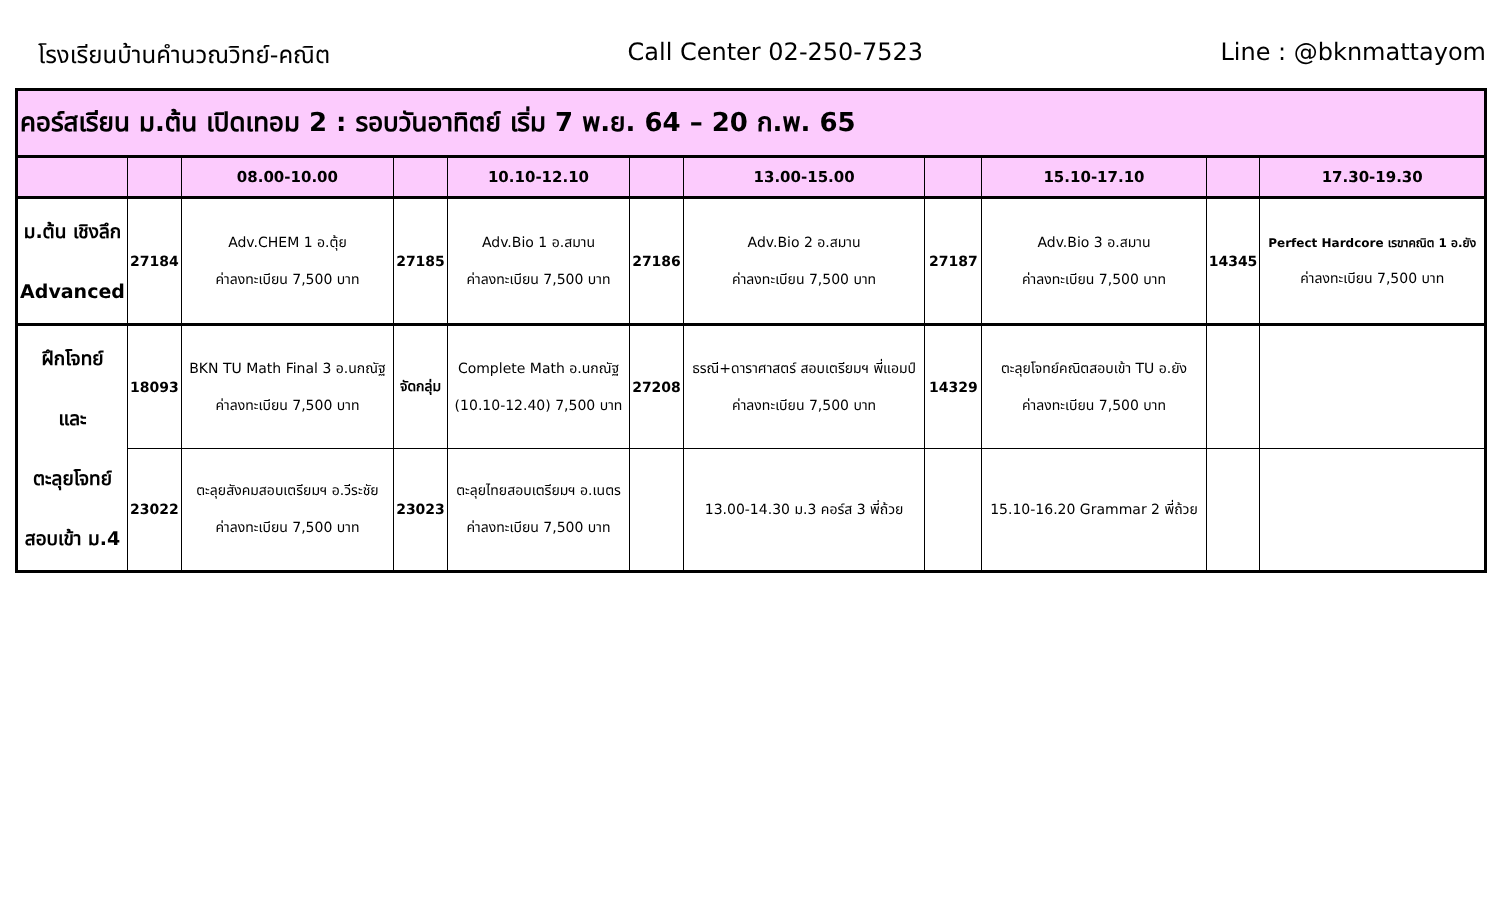โรงเรียนบ้านคำนวณวิทย์-คณิต Call Center 02-250-7523 Line : @bknmattayom
| คอร์สเรียน ม.ต้น เปิดเทอม 2 : รอบวันอาทิตย์ เริ่ม 7 พ.ย. 64 – 20 ก.พ. 65 | | | | | | | | | | |
| | | 08.00-10.00 | | 10.10-12.10 | | 13.00-15.00 | | 15.10-17.10 | | 17.30-19.30 |
| ม.ต้น เชิงลึก Advanced | 27184 | Adv.CHEM 1 อ.ตุ้ย ค่าลงทะเบียน 7,500 บาท | 27185 | Adv.Bio 1 อ.สมาน ค่าลงทะเบียน 7,500 บาท | 27186 | Adv.Bio 2 อ.สมาน ค่าลงทะเบียน 7,500 บาท | 27187 | Adv.Bio 3 อ.สมาน ค่าลงทะเบียน 7,500 บาท | 14345 | Perfect Hardcore เรขาคณิต 1 อ.ยัง ค่าลงทะเบียน 7,500 บาท |
| ฝึกโจทย์ และ ตะลุยโจทย์ สอบเข้า ม.4 | 18093 | BKN TU Math Final 3 อ.นกณัฐ ค่าลงทะเบียน 7,500 บาท | จัดกลุ่ม | Complete Math อ.นกณัฐ (10.10-12.40) 7,500 บาท | 27208 | ธรณี+ดาราศาสตร์ สอบเตรียมฯ พี่แอมป์ ค่าลงทะเบียน 7,500 บาท | 14329 | ตะลุยโจทย์คณิตสอบเข้า TU อ.ยัง ค่าลงทะเบียน 7,500 บาท | | |
| | 23022 | ตะลุยสังคมสอบเตรียมฯ อ.วีระชัย ค่าลงทะเบียน 7,500 บาท | 23023 | ตะลุยไทยสอบเตรียมฯ อ.เนตร ค่าลงทะเบียน 7,500 บาท | | 13.00-14.30 ม.3 คอร์ส 3 พี่ถ้วย | | 15.10-16.20 Grammar 2 พี่ถ้วย | | |